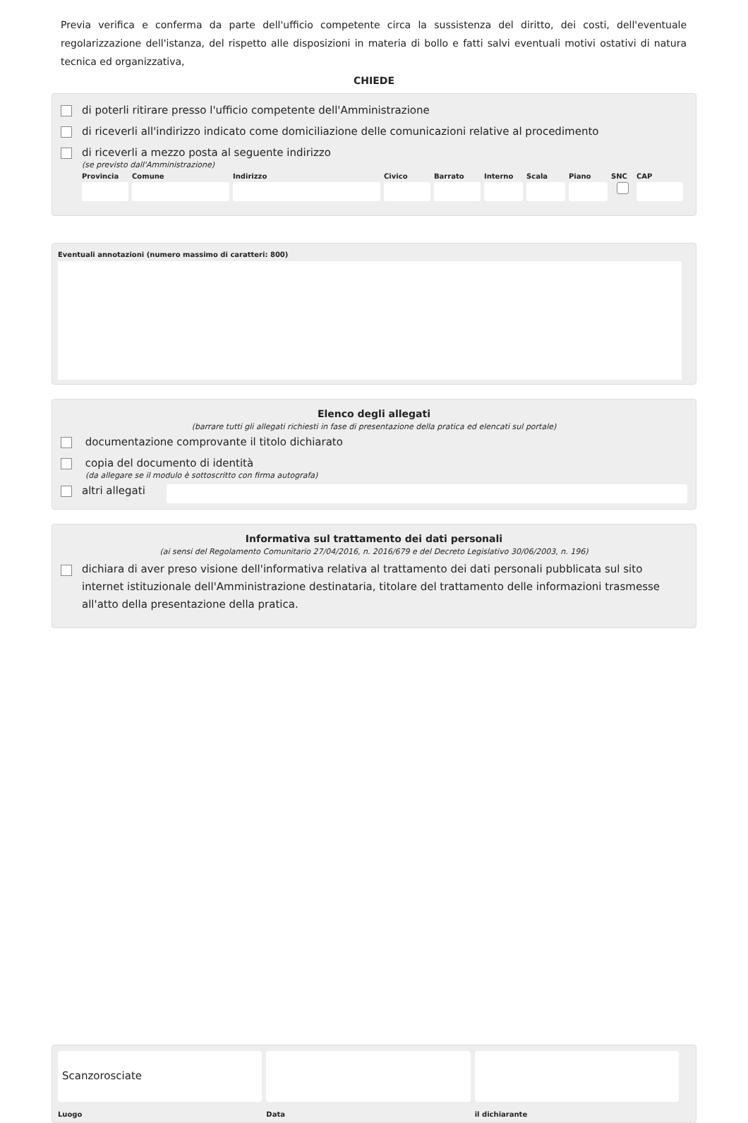Previa verifica e conferma da parte dell'ufficio competente circa la sussistenza del diritto, dei costi, dell'eventuale regolarizzazione dell'istanza, del rispetto alle disposizioni in materia di bollo e fatti salvi eventuali motivi ostativi di natura tecnica ed organizzativa,
CHIEDE
di poterli ritirare presso l'ufficio competente dell'Amministrazione
di riceverli all'indirizzo indicato come domiciliazione delle comunicazioni relative al procedimento
di riceverli a mezzo posta al seguente indirizzo
(se previsto dall'Amministrazione)
Provincia Comune Indirizzo Civico Barrato Interno Scala Piano SNC CAP
Eventuali annotazioni (numero massimo di caratteri: 800)
Elenco degli allegati
(barrare tutti gli allegati richiesti in fase di presentazione della pratica ed elencati sul portale)
documentazione comprovante il titolo dichiarato
copia del documento di identità
(da allegare se il modulo è sottoscritto con firma autografa)
altri allegati
Informativa sul trattamento dei dati personali
(ai sensi del Regolamento Comunitario 27/04/2016, n. 2016/679 e del Decreto Legislativo 30/06/2003, n. 196)
dichiara di aver preso visione dell'informativa relativa al trattamento dei dati personali pubblicata sul sito internet istituzionale dell'Amministrazione destinataria, titolare del trattamento delle informazioni trasmesse all'atto della presentazione della pratica.
Scanzorosciate
Luogo Data il dichiarante